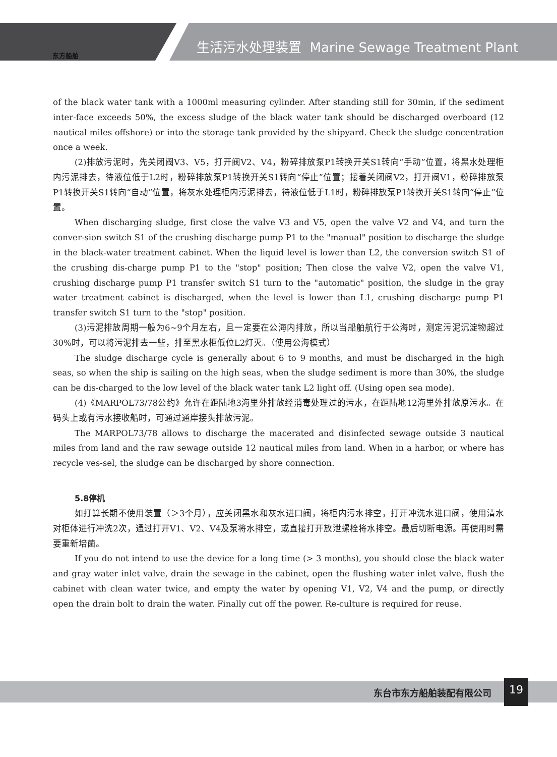东方船舶
生活污水处理装置 Marine Sewage Treatment Plant
of the black water tank with a 1000ml measuring cylinder. After standing still for 30min, if the sediment inter-face exceeds 50%, the excess sludge of the black water tank should be discharged overboard (12 nautical miles offshore) or into the storage tank provided by the shipyard. Check the sludge concentration once a week.
(2)排放污泥时，先关闭阀V3、V5，打开阀V2、V4，粉碎排放泵P1转换开关S1转向“手动”位置，将黑水处理柜内污泥排去，待液位低于L2时，粉碎排放泵P1转换开关S1转向“停止”位置；接着关闭阀V2，打开阀V1，粉碎排放泵P1转换开关S1转向“自动”位置，将灰水处理柜内污泥排去，待液位低于L1时，粉碎排放泵P1转换开关S1转向“停止”位置。
When discharging sludge, first close the valve V3 and V5, open the valve V2 and V4, and turn the conver-sion switch S1 of the crushing discharge pump P1 to the "manual" position to discharge the sludge in the black-water treatment cabinet. When the liquid level is lower than L2, the conversion switch S1 of the crushing dis-charge pump P1 to the "stop" position; Then close the valve V2, open the valve V1, crushing discharge pump P1 transfer switch S1 turn to the "automatic" position, the sludge in the gray water treatment cabinet is discharged, when the level is lower than L1, crushing discharge pump P1 transfer switch S1 turn to the "stop" position.
(3)污泥排放周期一般为6~9个月左右，且一定要在公海内排放，所以当船舶航行于公海时，测定污泥沉淀物超过30%时，可以将污泥排去一些，排至黑水柜低位L2灯灭。（使用公海模式）
The sludge discharge cycle is generally about 6 to 9 months, and must be discharged in the high seas, so when the ship is sailing on the high seas, when the sludge sediment is more than 30%, the sludge can be dis-charged to the low level of the black water tank L2 light off. (Using open sea mode).
(4)《MARPOL73/78公约》允许在距陆地3海里外排放经消毒处理过的污水，在距陆地12海里外排放原污水。在码头上或有污水接收船时，可通过通岸接头排放污泥。
The MARPOL73/78 allows to discharge the macerated and disinfected sewage outside 3 nautical miles from land and the raw sewage outside 12 nautical miles from land. When in a harbor, or where has recycle ves-sel, the sludge can be discharged by shore connection.
5.8停机
如打算长期不使用装置（＞3个月），应关闭黑水和灰水进口阀，将柜内污水排空，打开冲洗水进口阀，使用清水对柜体进行冲洗2次，通过打开V1、V2、V4及泵将水排空，或直接打开放泄螺栓将水排空。最后切断电源。再使用时需要重新培菌。
If you do not intend to use the device for a long time (> 3 months), you should close the black water and gray water inlet valve, drain the sewage in the cabinet, open the flushing water inlet valve, flush the cabinet with clean water twice, and empty the water by opening V1, V2, V4 and the pump, or directly open the drain bolt to drain the water. Finally cut off the power. Re-culture is required for reuse.
东台市东方船舶装配有限公司 19